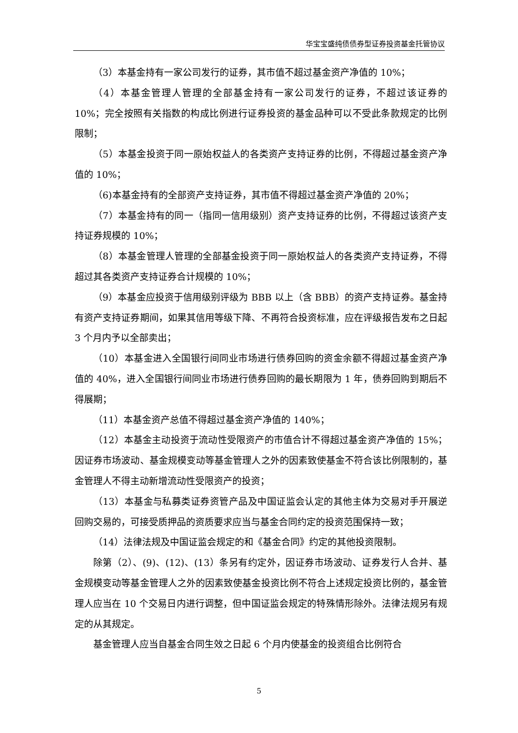华宝宝盛纯债债券型证券投资基金托管协议
（3）本基金持有一家公司发行的证券，其市值不超过基金资产净值的 10%；
（4）本基金管理人管理的全部基金持有一家公司发行的证券，不超过该证券的 10%；完全按照有关指数的构成比例进行证券投资的基金品种可以不受此条款规定的比例限制；
（5）本基金投资于同一原始权益人的各类资产支持证券的比例，不得超过基金资产净值的 10%；
（6)本基金持有的全部资产支持证券，其市值不得超过基金资产净值的 20%；
（7）本基金持有的同一（指同一信用级别）资产支持证券的比例，不得超过该资产支持证券规模的 10%；
（8）本基金管理人管理的全部基金投资于同一原始权益人的各类资产支持证券，不得超过其各类资产支持证券合计规模的 10%；
（9）本基金应投资于信用级别评级为 BBB 以上（含 BBB）的资产支持证券。基金持有资产支持证券期间，如果其信用等级下降、不再符合投资标准，应在评级报告发布之日起 3 个月内予以全部卖出；
（10）本基金进入全国银行间同业市场进行债券回购的资金余额不得超过基金资产净值的 40%，进入全国银行间同业市场进行债券回购的最长期限为 1 年，债券回购到期后不得展期；
（11）本基金资产总值不得超过基金资产净值的 140%；
（12）本基金主动投资于流动性受限资产的市值合计不得超过基金资产净值的 15%；因证券市场波动、基金规模变动等基金管理人之外的因素致使基金不符合该比例限制的，基金管理人不得主动新增流动性受限资产的投资；
（13）本基金与私募类证券资管产品及中国证监会认定的其他主体为交易对手开展逆回购交易的，可接受质押品的资质要求应当与基金合同约定的投资范围保持一致；
（14）法律法规及中国证监会规定的和《基金合同》约定的其他投资限制。
除第（2）、(9)、(12)、(13）条另有约定外，因证券市场波动、证券发行人合并、基金规模变动等基金管理人之外的因素致使基金投资比例不符合上述规定投资比例的，基金管理人应当在 10 个交易日内进行调整，但中国证监会规定的特殊情形除外。法律法规另有规定的从其规定。
基金管理人应当自基金合同生效之日起 6 个月内使基金的投资组合比例符合
5